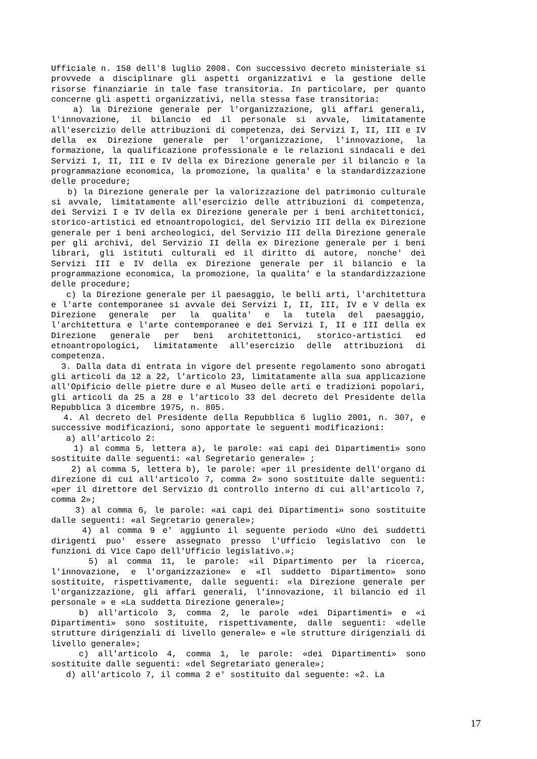Ufficiale n. 158 dell'8 luglio 2008. Con successivo decreto ministeriale si provvede a disciplinare gli aspetti organizzativi e la gestione delle risorse finanziarie in tale fase transitoria. In particolare, per quanto concerne gli aspetti organizzativi, nella stessa fase transitoria:
a) la Direzione generale per l'organizzazione, gli affari generali, l'innovazione, il bilancio ed il personale si avvale, limitatamente all'esercizio delle attribuzioni di competenza, dei Servizi I, II, III e IV della ex Direzione generale per l'organizzazione, l'innovazione, la formazione, la qualificazione professionale e le relazioni sindacali e dei Servizi I, II, III e IV della ex Direzione generale per il bilancio e la programmazione economica, la promozione, la qualita' e la standardizzazione delle procedure;
b) la Direzione generale per la valorizzazione del patrimonio culturale si avvale, limitatamente all'esercizio delle attribuzioni di competenza, dei Servizi I e IV della ex Direzione generale per i beni architettonici, storico-artistici ed etnoantropologici, del Servizio III della ex Direzione generale per i beni archeologici, del Servizio III della Direzione generale per gli archivi, del Servizio II della ex Direzione generale per i beni librari, gli istituti culturali ed il diritto di autore, nonche' dei Servizi III e IV della ex Direzione generale per il bilancio e la programmazione economica, la promozione, la qualita' e la standardizzazione delle procedure;
c) la Direzione generale per il paesaggio, le belli arti, l'architettura e l'arte contemporanee si avvale dei Servizi I, II, III, IV e V della ex Direzione generale per la qualita' e la tutela del paesaggio, l'architettura e l'arte contemporanee e dei Servizi I, II e III della ex Direzione generale per beni architettonici, storico-artistici ed etnoantropologici, limitatamente all'esercizio delle attribuzioni di competenza.
3. Dalla data di entrata in vigore del presente regolamento sono abrogati gli articoli da 12 a 22, l'articolo 23, limitatamente alla sua applicazione all'Opificio delle pietre dure e al Museo delle arti e tradizioni popolari, gli articoli da 25 a 28 e l'articolo 33 del decreto del Presidente della Repubblica 3 dicembre 1975, n. 805.
4. Al decreto del Presidente della Repubblica 6 luglio 2001, n. 307, e successive modificazioni, sono apportate le seguenti modificazioni:
a) all'articolo 2:
1) al comma 5, lettera a), le parole: «ai capi dei Dipartimenti» sono sostituite dalle seguenti: «al Segretario generale» ;
2) al comma 5, lettera b), le parole: «per il presidente dell'organo di direzione di cui all'articolo 7, comma 2» sono sostituite dalle seguenti: «per il direttore del Servizio di controllo interno di cui all'articolo 7, comma 2»;
3) al comma 6, le parole: «ai capi dei Dipartimenti» sono sostituite dalle seguenti: «al Segretario generale»;
4) al comma 9 e' aggiunto il seguente periodo «Uno dei suddetti dirigenti puo' essere assegnato presso l'Ufficio legislativo con le funzioni di Vice Capo dell'Ufficio legislativo.»;
5) al comma 11, le parole: «il Dipartimento per la ricerca, l'innovazione, e l'organizzazione» e «Il suddetto Dipartimento» sono sostituite, rispettivamente, dalle seguenti: «la Direzione generale per l'organizzazione, gli affari generali, l'innovazione, il bilancio ed il personale » e «La suddetta Direzione generale»;
b) all'articolo 3, comma 2, le parole «dei Dipartimenti» e «i Dipartimenti» sono sostituite, rispettivamente, dalle seguenti: «delle strutture dirigenziali di livello generale» e «le strutture dirigenziali di livello generale»;
c) all'articolo 4, comma 1, le parole: «dei Dipartimenti» sono sostituite dalle seguenti: «del Segretariato generale»;
d) all'articolo 7, il comma 2 e' sostituito dal seguente: «2. La
17